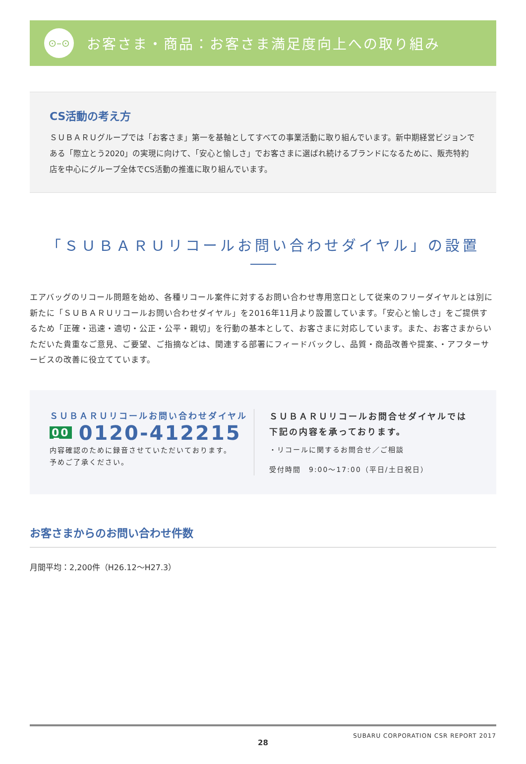⊙–⊙
お客さま・商品：お客さま満足度向上への取り組み
CS活動の考え方
ＳＵＢＡＲＵグループでは「お客さま」第一を基軸としてすべての事業活動に取り組んでいます。新中期経営ビジョンである「際立とう2020」の実現に向けて、「安心と愉しさ」でお客さまに選ばれ続けるブランドになるために、販売特約店を中心にグループ全体でCS活動の推進に取り組んでいます。
「ＳＵＢＡＲＵリコールお問い合わせダイヤル」の設置
エアバッグのリコール問題を始め、各種リコール案件に対するお問い合わせ専用窓口として従来のフリーダイヤルとは別に新たに「ＳＵＢＡＲＵリコールお問い合わせダイヤル」を2016年11月より設置しています。「安心と愉しさ」をご提供するため「正確・迅速・適切・公正・公平・親切」を行動の基本として、お客さまに対応しています。また、お客さまからいただいた貴重なご意見、ご要望、ご指摘などは、関連する部署にフィードバックし、品質・商品改善や提案、・アフターサービスの改善に役立てています。
ＳＵＢＡＲＵリコールお問い合わせダイヤル
0̲0 0120-412215
内容確認のために録音させていただいております。
予めご了承ください。
ＳＵＢＡＲＵリコールお問合せダイヤルでは
下記の内容を承っております。
・リコールに関するお問合せ／ご相談
受付時間　9:00〜17:00（平日/土日祝日）
お客さまからのお問い合わせ件数
月間平均：2,200件（H26.12〜H27.3）
SUBARU CORPORATION CSR REPORT 2017
28